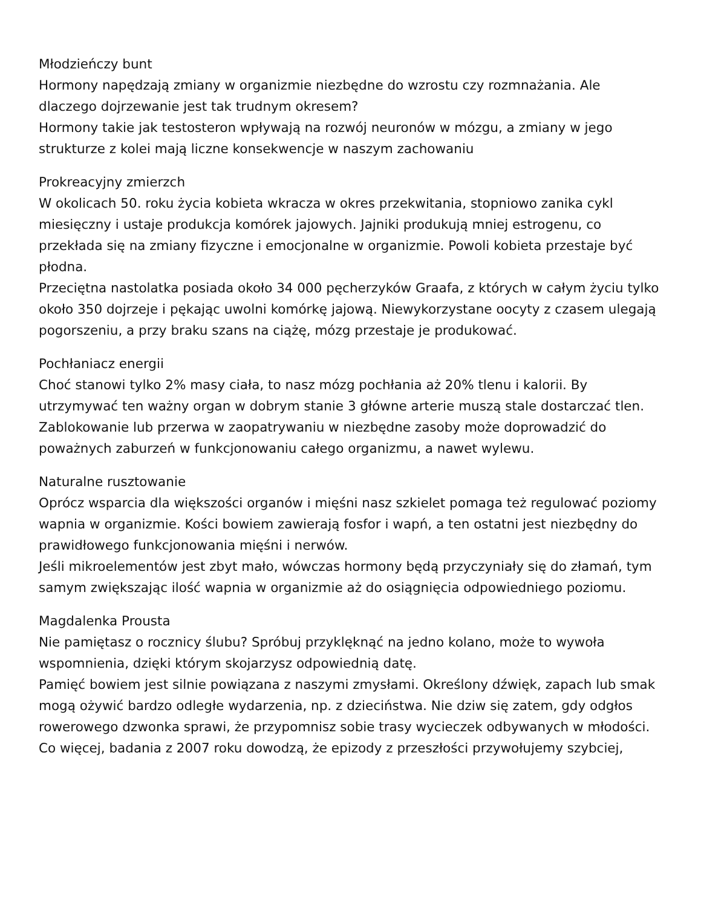Młodzieńczy bunt
Hormony napędzają zmiany w organizmie niezbędne do wzrostu czy rozmnażania. Ale dlaczego dojrzewanie jest tak trudnym okresem?
Hormony takie jak testosteron wpływają na rozwój neuronów w mózgu, a zmiany w jego strukturze z kolei mają liczne konsekwencje w naszym zachowaniu
Prokreacyjny zmierzch
W okolicach 50. roku życia kobieta wkracza w okres przekwitania, stopniowo zanika cykl miesięczny i ustaje produkcja komórek jajowych. Jajniki produkują mniej estrogenu, co przekłada się na zmiany fizyczne i emocjonalne w organizmie. Powoli kobieta przestaje być płodna.
Przeciętna nastolatka posiada około 34 000 pęcherzyków Graafa, z których w całym życiu tylko około 350 dojrzeje i pękając uwolni komórkę jajową. Niewykorzystane oocyty z czasem ulegają pogorszeniu, a przy braku szans na ciążę, mózg przestaje je produkować.
Pochłaniacz energii
Choć stanowi tylko 2% masy ciała, to nasz mózg pochłania aż 20% tlenu i kalorii. By utrzymywać ten ważny organ w dobrym stanie 3 główne arterie muszą stale dostarczać tlen.
Zablokowanie lub przerwa w zaopatrywaniu w niezbędne zasoby może doprowadzić do poważnych zaburzeń w funkcjonowaniu całego organizmu, a nawet wylewu.
Naturalne rusztowanie
Oprócz wsparcia dla większości organów i mięśni nasz szkielet pomaga też regulować poziomy wapnia w organizmie. Kości bowiem zawierają fosfor i wapń, a ten ostatni jest niezbędny do prawidłowego funkcjonowania mięśni i nerwów.
Jeśli mikroelementów jest zbyt mało, wówczas hormony będą przyczyniały się do złamań, tym samym zwiększając ilość wapnia w organizmie aż do osiągnięcia odpowiedniego poziomu.
Magdalenka Prousta
Nie pamiętasz o rocznicy ślubu? Spróbuj przyklęknąć na jedno kolano, może to wywoła wspomnienia, dzięki którym skojarzysz odpowiednią datę.
Pamięć bowiem jest silnie powiązana z naszymi zmysłami. Określony dźwięk, zapach lub smak mogą ożywić bardzo odległe wydarzenia, np. z dzieciństwa. Nie dziw się zatem, gdy odgłos rowerowego dzwonka sprawi, że przypomnisz sobie trasy wycieczek odbywanych w młodości.
Co więcej, badania z 2007 roku dowodzą, że epizody z przeszłości przywołujemy szybciej,